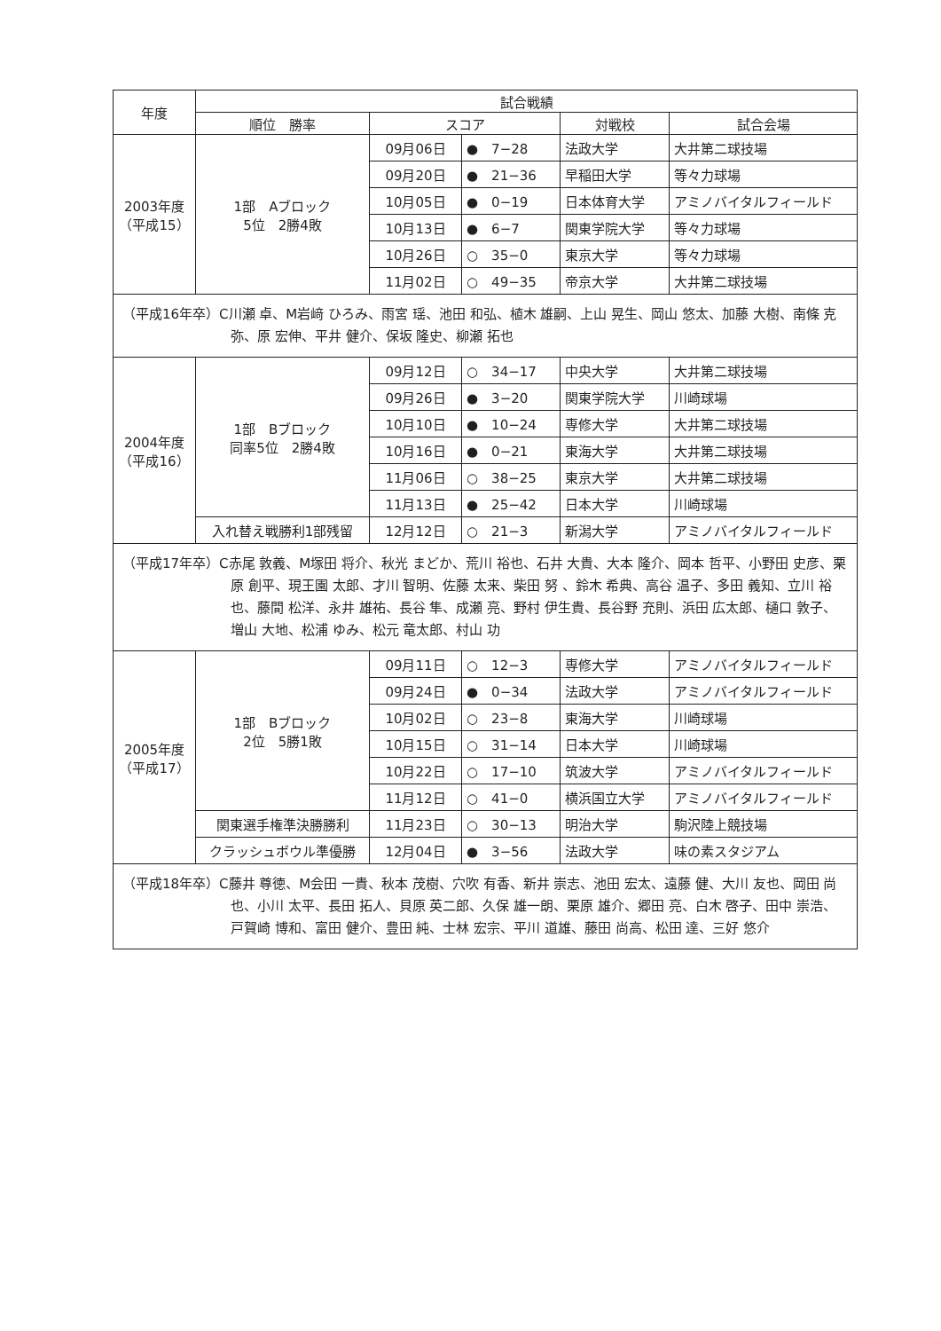| 年度 | 試合戦績 | | | | |
| --- | --- | --- | --- | --- | --- |
| | 順位 勝率 | スコア | | 対戦校 | 試合会場 |
| 2003年度 （平成15） | 1部 Aブロック 5位 2勝4敗 | 09月06日 | ● 7−28 | 法政大学 | 大井第二球技場 |
| | | 09月20日 | ● 21−36 | 早稲田大学 | 等々力球場 |
| | | 10月05日 | ● 0−19 | 日本体育大学 | アミノバイタルフィールド |
| | | 10月13日 | ● 6−7 | 関東学院大学 | 等々力球場 |
| | | 10月26日 | ○ 35−0 | 東京大学 | 等々力球場 |
| | | 11月02日 | ○ 49−35 | 帝京大学 | 大井第二球技場 |
| （平成16年卒）C川瀬 卓、M岩﨑 ひろみ、雨宮 瑶、池田 和弘、植木 雄嗣、上山 晃生、岡山 悠太、加藤 大樹、南條 克弥、原 宏伸、平井 健介、保坂 隆史、柳瀬 拓也 | | | | | |
| 2004年度 （平成16） | 1部 Bブロック 同率5位 2勝4敗 | 09月12日 | ○ 34−17 | 中央大学 | 大井第二球技場 |
| | | 09月26日 | ● 3−20 | 関東学院大学 | 川崎球場 |
| | | 10月10日 | ● 10−24 | 専修大学 | 大井第二球技場 |
| | | 10月16日 | ● 0−21 | 東海大学 | 大井第二球技場 |
| | | 11月06日 | ○ 38−25 | 東京大学 | 大井第二球技場 |
| | | 11月13日 | ● 25−42 | 日本大学 | 川崎球場 |
| | 入れ替え戦勝利1部残留 | 12月12日 | ○ 21−3 | 新潟大学 | アミノバイタルフィールド |
| （平成17年卒）C赤尾 敦義、M塚田 将介、秋光 まどか、荒川 裕也、石井 大貴、大本 隆介、岡本 哲平、小野田 史彦、栗原 創平、現王園 太郎、才川 智明、佐藤 太来、柴田 努 、鈴木 希典、高谷 温子、多田 義知、立川 裕也、藤間 松洋、永井 雄祐、長谷 隼、成瀬 亮、野村 伊生貴、長谷野 充則、浜田 広太郎、樋口 敦子、増山 大地、松浦 ゆみ、松元 竜太郎、村山 功 | | | | | |
| 2005年度 （平成17） | 1部 Bブロック 2位 5勝1敗 | 09月11日 | ○ 12−3 | 専修大学 | アミノバイタルフィールド |
| | | 09月24日 | ● 0−34 | 法政大学 | アミノバイタルフィールド |
| | | 10月02日 | ○ 23−8 | 東海大学 | 川崎球場 |
| | | 10月15日 | ○ 31−14 | 日本大学 | 川崎球場 |
| | | 10月22日 | ○ 17−10 | 筑波大学 | アミノバイタルフィールド |
| | | 11月12日 | ○ 41−0 | 横浜国立大学 | アミノバイタルフィールド |
| | 関東選手権準決勝勝利 | 11月23日 | ○ 30−13 | 明治大学 | 駒沢陸上競技場 |
| | クラッシュボウル準優勝 | 12月04日 | ● 3−56 | 法政大学 | 味の素スタジアム |
| （平成18年卒）C藤井 尊徳、M会田 一貴、秋本 茂樹、穴吹 有香、新井 崇志、池田 宏太、遠藤 健、大川 友也、岡田 尚也、小川 太平、長田 拓人、貝原 英二郎、久保 雄一朗、栗原 雄介、郷田 亮、白木 啓子、田中 崇浩、戸賀崎 博和、富田 健介、豊田 純、士林 宏宗、平川 道雄、藤田 尚高、松田 達、三好 悠介 | | | | | |